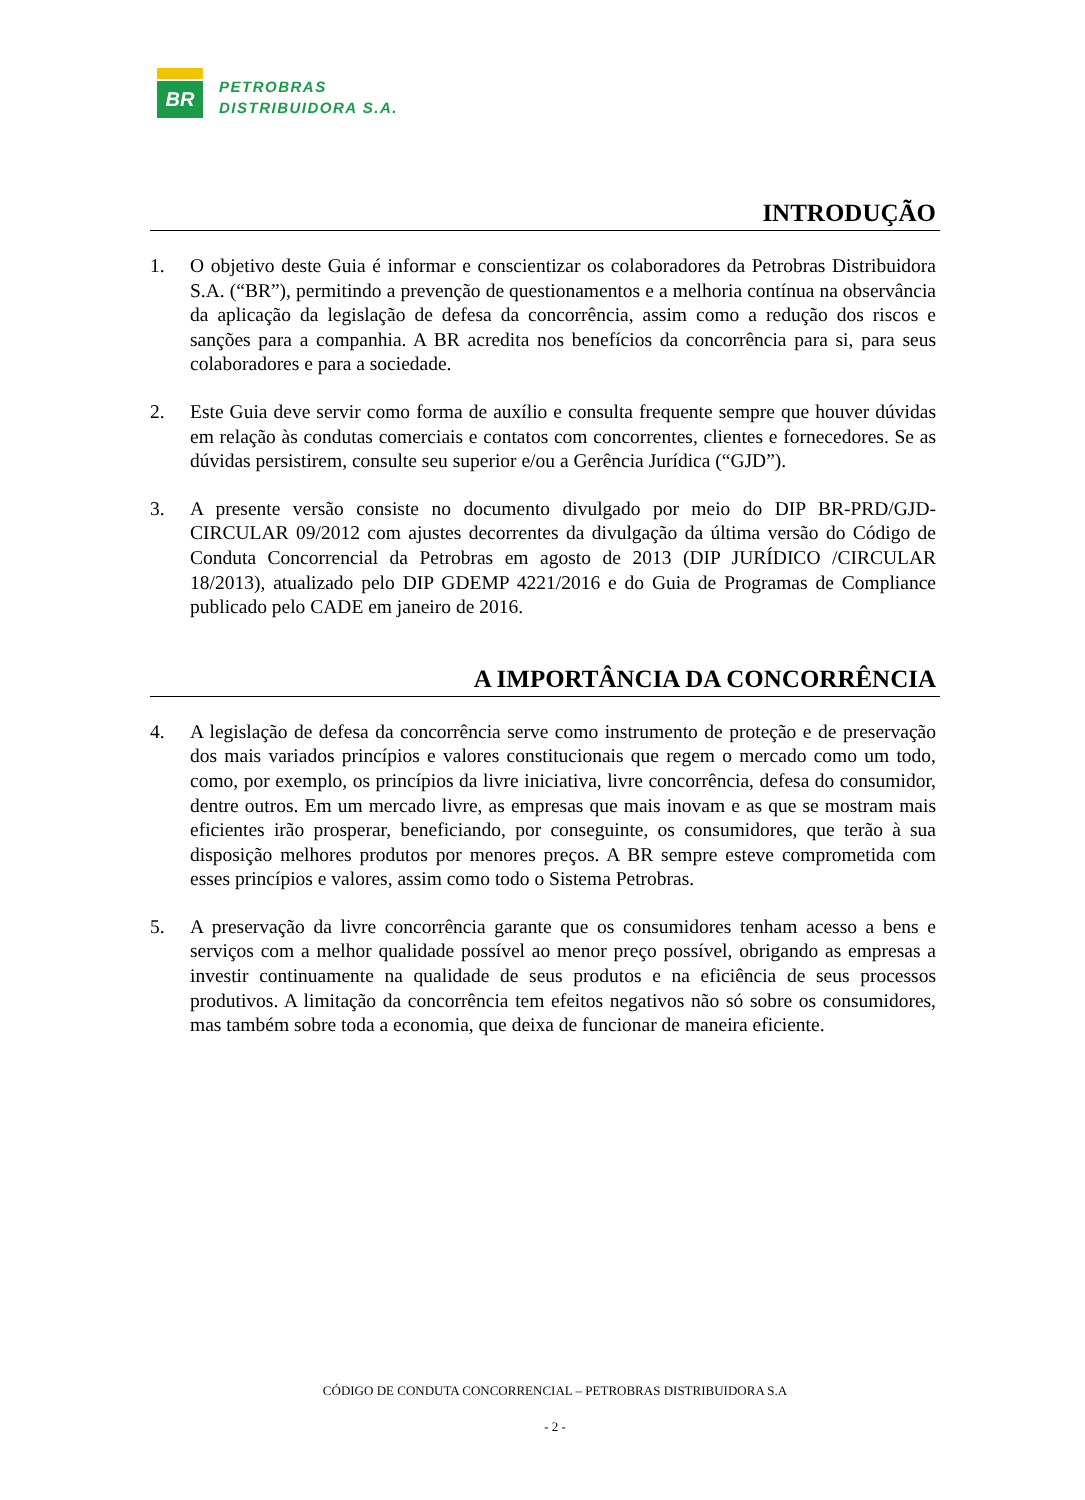BR
PETROBRAS
DISTRIBUIDORA S.A.
INTRODUÇÃO
1. O objetivo deste Guia é informar e conscientizar os colaboradores da Petrobras Distribuidora S.A. (“BR”), permitindo a prevenção de questionamentos e a melhoria contínua na observância da aplicação da legislação de defesa da concorrência, assim como a redução dos riscos e sanções para a companhia. A BR acredita nos benefícios da concorrência para si, para seus colaboradores e para a sociedade.
2. Este Guia deve servir como forma de auxílio e consulta frequente sempre que houver dúvidas em relação às condutas comerciais e contatos com concorrentes, clientes e fornecedores. Se as dúvidas persistirem, consulte seu superior e/ou a Gerência Jurídica (“GJD”).
3. A presente versão consiste no documento divulgado por meio do DIP BR-PRD/GJD-CIRCULAR 09/2012 com ajustes decorrentes da divulgação da última versão do Código de Conduta Concorrencial da Petrobras em agosto de 2013 (DIP JURÍDICO /CIRCULAR 18/2013), atualizado pelo DIP GDEMP 4221/2016 e do Guia de Programas de Compliance publicado pelo CADE em janeiro de 2016.
A IMPORTÂNCIA DA CONCORRÊNCIA
4. A legislação de defesa da concorrência serve como instrumento de proteção e de preservação dos mais variados princípios e valores constitucionais que regem o mercado como um todo, como, por exemplo, os princípios da livre iniciativa, livre concorrência, defesa do consumidor, dentre outros. Em um mercado livre, as empresas que mais inovam e as que se mostram mais eficientes irão prosperar, beneficiando, por conseguinte, os consumidores, que terão à sua disposição melhores produtos por menores preços. A BR sempre esteve comprometida com esses princípios e valores, assim como todo o Sistema Petrobras.
5. A preservação da livre concorrência garante que os consumidores tenham acesso a bens e serviços com a melhor qualidade possível ao menor preço possível, obrigando as empresas a investir continuamente na qualidade de seus produtos e na eficiência de seus processos produtivos. A limitação da concorrência tem efeitos negativos não só sobre os consumidores, mas também sobre toda a economia, que deixa de funcionar de maneira eficiente.
CÓDIGO DE CONDUTA CONCORRENCIAL – PETROBRAS DISTRIBUIDORA S.A
- 2 -